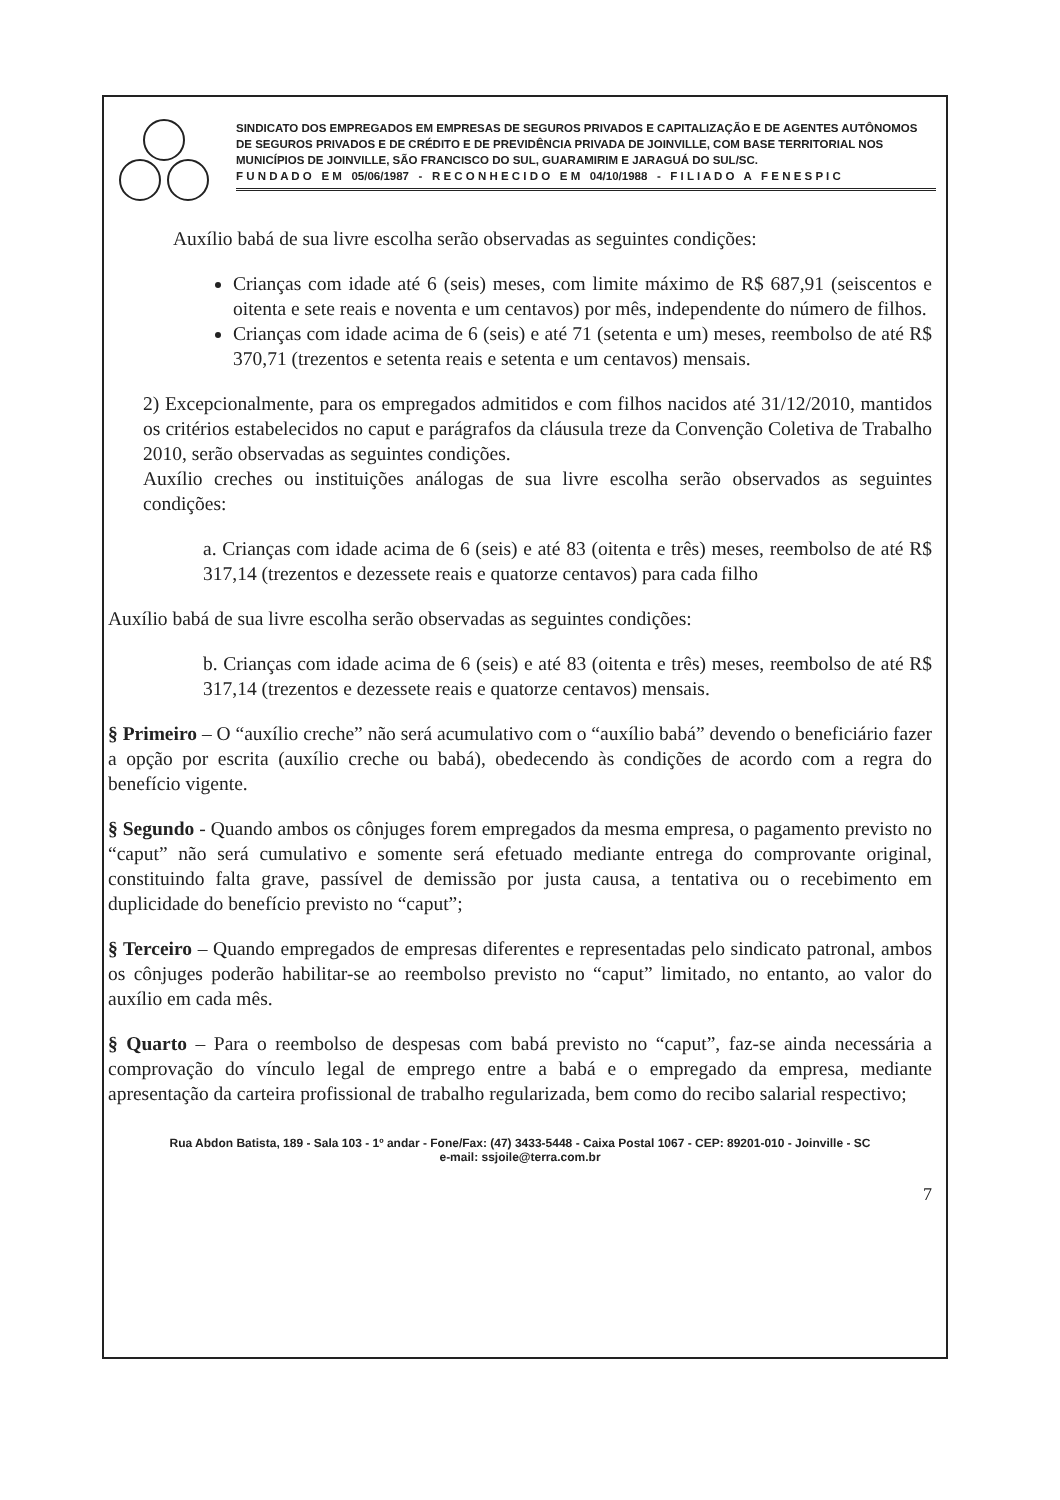SINDICATO DOS EMPREGADOS EM EMPRESAS DE SEGUROS PRIVADOS E CAPITALIZAÇÃO E DE AGENTES AUTÔNOMOS DE SEGUROS PRIVADOS E DE CRÉDITO E DE PREVIDÊNCIA PRIVADA DE JOINVILLE, COM BASE TERRITORIAL NOS MUNICÍPIOS DE JOINVILLE, SÃO FRANCISCO DO SUL, GUARAMIRIM E JARAGUÁ DO SUL/SC.
F U N D A D O E M 05/06/1987 - R E C O N H E C I D O E M 04/10/1988 - F I L I A D O A F E N E S P I C
Auxílio babá de sua livre escolha serão observadas as seguintes condições:
Crianças com idade até 6 (seis) meses, com limite máximo de R$ 687,91 (seiscentos e oitenta e sete reais e noventa e um centavos) por mês, independente do número de filhos.
Crianças com idade acima de 6 (seis) e até 71 (setenta e um) meses, reembolso de até R$ 370,71 (trezentos e setenta reais e setenta e um centavos) mensais.
2) Excepcionalmente, para os empregados admitidos e com filhos nacidos até 31/12/2010, mantidos os critérios estabelecidos no caput e parágrafos da cláusula treze da Convenção Coletiva de Trabalho 2010, serão observadas as seguintes condições.
Auxílio creches ou instituições análogas de sua livre escolha serão observados as seguintes condições:
a. Crianças com idade acima de 6 (seis) e até 83 (oitenta e três) meses, reembolso de até R$ 317,14 (trezentos e dezessete reais e quatorze centavos) para cada filho
Auxílio babá de sua livre escolha serão observadas as seguintes condições:
b. Crianças com idade acima de 6 (seis) e até 83 (oitenta e três) meses, reembolso de até R$ 317,14 (trezentos e dezessete reais e quatorze centavos) mensais.
§ Primeiro – O “auxílio creche” não será acumulativo com o “auxílio babá” devendo o beneficiário fazer a opção por escrita (auxílio creche ou babá), obedecendo às condições de acordo com a regra do benefício vigente.
§ Segundo - Quando ambos os cônjuges forem empregados da mesma empresa, o pagamento previsto no “caput” não será cumulativo e somente será efetuado mediante entrega do comprovante original, constituindo falta grave, passível de demissão por justa causa, a tentativa ou o recebimento em duplicidade do benefício previsto no “caput”;
§ Terceiro – Quando empregados de empresas diferentes e representadas pelo sindicato patronal, ambos os cônjuges poderão habilitar-se ao reembolso previsto no “caput” limitado, no entanto, ao valor do auxílio em cada mês.
§ Quarto – Para o reembolso de despesas com babá previsto no “caput”, faz-se ainda necessária a comprovação do vínculo legal de emprego entre a babá e o empregado da empresa, mediante apresentação da carteira profissional de trabalho regularizada, bem como do recibo salarial respectivo;
Rua Abdon Batista, 189 - Sala 103 - 1º andar - Fone/Fax: (47) 3433-5448 - Caixa Postal 1067 - CEP: 89201-010 - Joinville - SC
e-mail: ssjoile@terra.com.br
7